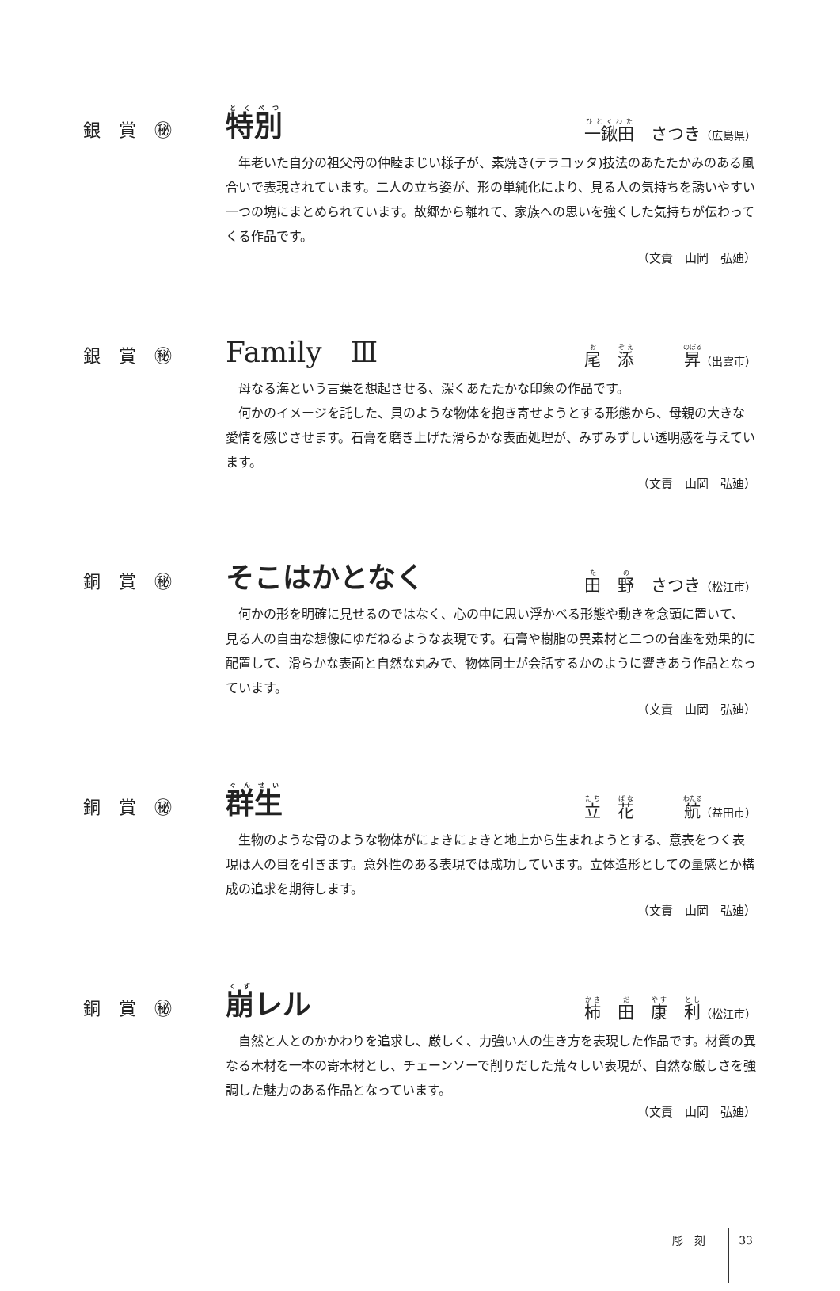銀 賞 ㊙
特別 一鍬田　さつき（広島県）
　年老いた自分の祖父母の仲睦まじい様子が、素焼き(テラコッタ)技法のあたたかみのある風合いで表現されています。二人の立ち姿が、形の単純化により、見る人の気持ちを誘いやすい一つの塊にまとめられています。故郷から離れて、家族への思いを強くした気持ちが伝わってくる作品です。
（文責　山岡　弘廸）
銀 賞 ㊙
Family　Ⅲ 尾　添　　　昇（出雲市）
　母なる海という言葉を想起させる、深くあたたかな印象の作品です。
　何かのイメージを託した、貝のような物体を抱き寄せようとする形態から、母親の大きな愛情を感じさせます。石膏を磨き上げた滑らかな表面処理が、みずみずしい透明感を与えています。
（文責　山岡　弘廸）
銅 賞 ㊙
そこはかとなく 田　野　さつき（松江市）
　何かの形を明確に見せるのではなく、心の中に思い浮かべる形態や動きを念頭に置いて、見る人の自由な想像にゆだねるような表現です。石膏や樹脂の異素材と二つの台座を効果的に配置して、滑らかな表面と自然な丸みで、物体同士が会話するかのように響きあう作品となっています。
（文責　山岡　弘廸）
銅 賞 ㊙
群生 立　花　　　航（益田市）
　生物のような骨のような物体がにょきにょきと地上から生まれようとする、意表をつく表現は人の目を引きます。意外性のある表現では成功しています。立体造形としての量感とか構成の追求を期待します。
（文責　山岡　弘廸）
銅 賞 ㊙
崩レル 柿　田　康　利（松江市）
　自然と人とのかかわりを追求し、厳しく、力強い人の生き方を表現した作品です。材質の異なる木材を一本の寄木材とし、チェーンソーで削りだした荒々しい表現が、自然な厳しさを強調した魅力のある作品となっています。
（文責　山岡　弘廸）
彫　刻　　　33